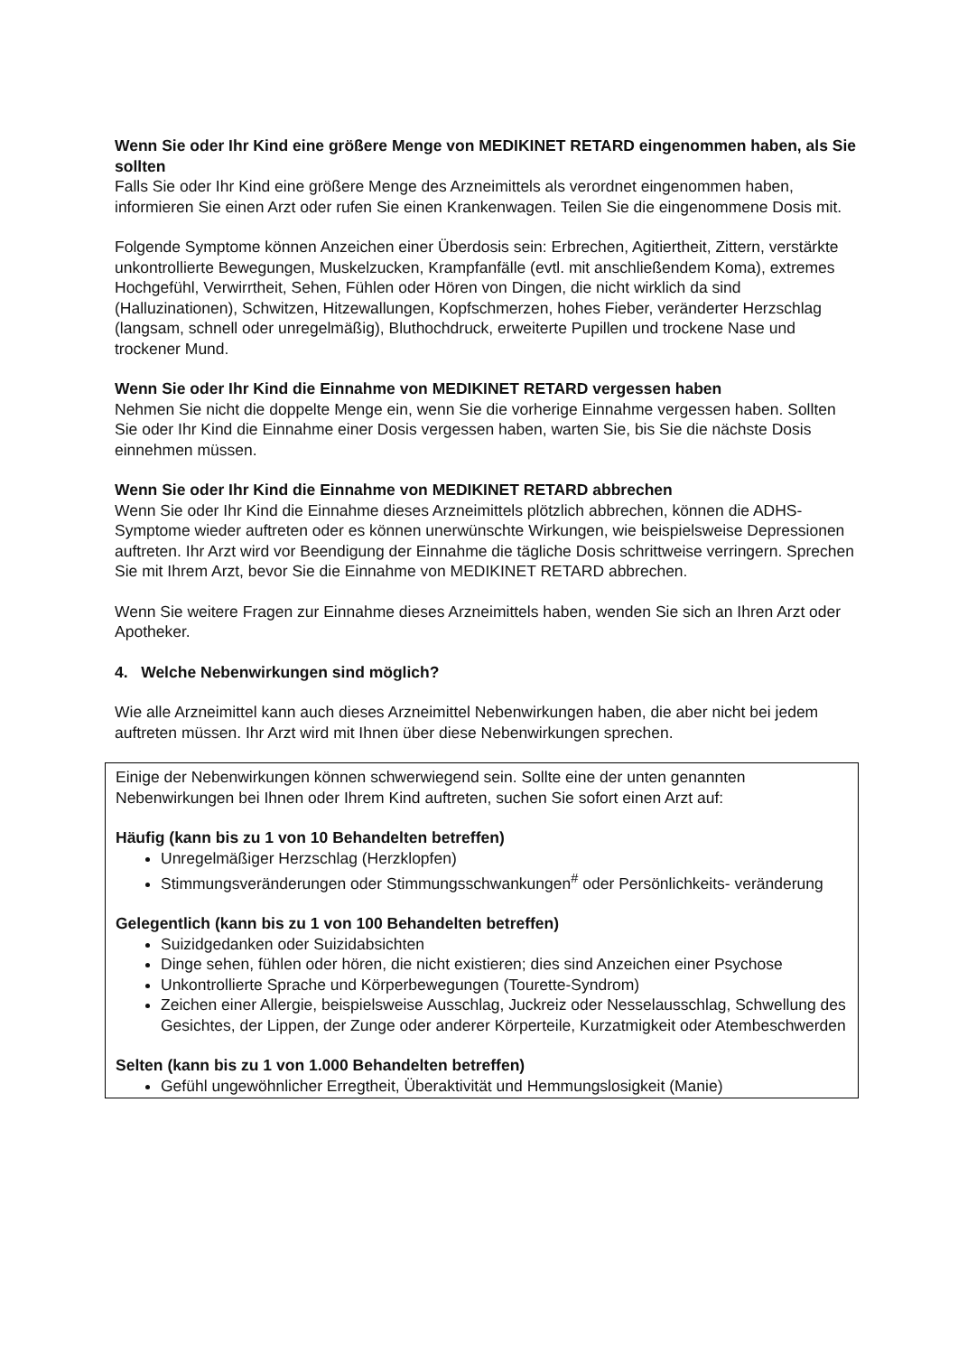Wenn Sie oder Ihr Kind eine größere Menge von MEDIKINET RETARD eingenommen haben, als Sie sollten
Falls Sie oder Ihr Kind eine größere Menge des Arzneimittels als verordnet eingenommen haben, informieren Sie einen Arzt oder rufen Sie einen Krankenwagen. Teilen Sie die eingenommene Dosis mit.
Folgende Symptome können Anzeichen einer Überdosis sein: Erbrechen, Agitiertheit, Zittern, verstärkte unkontrollierte Bewegungen, Muskelzucken, Krampfanfälle (evtl. mit anschließendem Koma), extremes Hochgefühl, Verwirrtheit, Sehen, Fühlen oder Hören von Dingen, die nicht wirklich da sind (Halluzinationen), Schwitzen, Hitzewallungen, Kopfschmerzen, hohes Fieber, veränderter Herzschlag (langsam, schnell oder unregelmäßig), Bluthochdruck, erweiterte Pupillen und trockene Nase und trockener Mund.
Wenn Sie oder Ihr Kind die Einnahme von MEDIKINET RETARD vergessen haben
Nehmen Sie nicht die doppelte Menge ein, wenn Sie die vorherige Einnahme vergessen haben. Sollten Sie oder Ihr Kind die Einnahme einer Dosis vergessen haben, warten Sie, bis Sie die nächste Dosis einnehmen müssen.
Wenn Sie oder Ihr Kind die Einnahme von MEDIKINET RETARD abbrechen
Wenn Sie oder Ihr Kind die Einnahme dieses Arzneimittels plötzlich abbrechen, können die ADHS-Symptome wieder auftreten oder es können unerwünschte Wirkungen, wie beispielsweise Depressionen auftreten. Ihr Arzt wird vor Beendigung der Einnahme die tägliche Dosis schrittweise verringern. Sprechen Sie mit Ihrem Arzt, bevor Sie die Einnahme von MEDIKINET RETARD abbrechen.
Wenn Sie weitere Fragen zur Einnahme dieses Arzneimittels haben, wenden Sie sich an Ihren Arzt oder Apotheker.
4. Welche Nebenwirkungen sind möglich?
Wie alle Arzneimittel kann auch dieses Arzneimittel Nebenwirkungen haben, die aber nicht bei jedem auftreten müssen. Ihr Arzt wird mit Ihnen über diese Nebenwirkungen sprechen.
Einige der Nebenwirkungen können schwerwiegend sein. Sollte eine der unten genannten Nebenwirkungen bei Ihnen oder Ihrem Kind auftreten, suchen Sie sofort einen Arzt auf:
Häufig (kann bis zu 1 von 10 Behandelten betreffen)
Unregelmäßiger Herzschlag (Herzklopfen)
Stimmungsveränderungen oder Stimmungsschwankungen<sup>#</sup> oder Persönlichkeits- veränderung
Gelegentlich (kann bis zu 1 von 100 Behandelten betreffen)
Suizidgedanken oder Suizidabsichten
Dinge sehen, fühlen oder hören, die nicht existieren; dies sind Anzeichen einer Psychose
Unkontrollierte Sprache und Körperbewegungen (Tourette-Syndrom)
Zeichen einer Allergie, beispielsweise Ausschlag, Juckreiz oder Nesselausschlag, Schwellung des Gesichtes, der Lippen, der Zunge oder anderer Körperteile, Kurzatmigkeit oder Atembeschwerden
Selten (kann bis zu 1 von 1.000 Behandelten betreffen)
Gefühl ungewöhnlicher Erregtheit, Überaktivität und Hemmungslosigkeit (Manie)